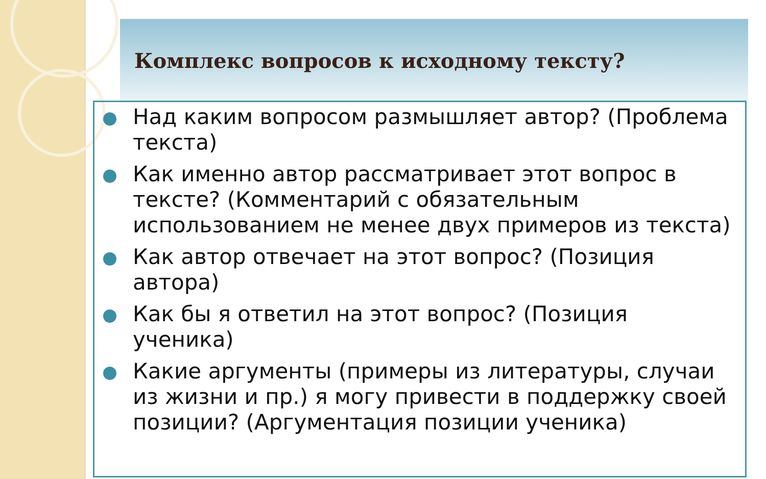Комплекс вопросов к исходному тексту?
Над каким вопросом размышляет автор? (Проблема текста)
Как именно автор рассматривает этот вопрос в тексте? (Комментарий с обязательным использованием не менее двух примеров из текста)
Как автор отвечает на этот вопрос? (Позиция автора)
Как бы я ответил на этот вопрос? (Позиция ученика)
Какие аргументы (примеры из литературы, случаи из жизни и пр.) я могу привести в поддержку своей позиции? (Аргументация позиции ученика)